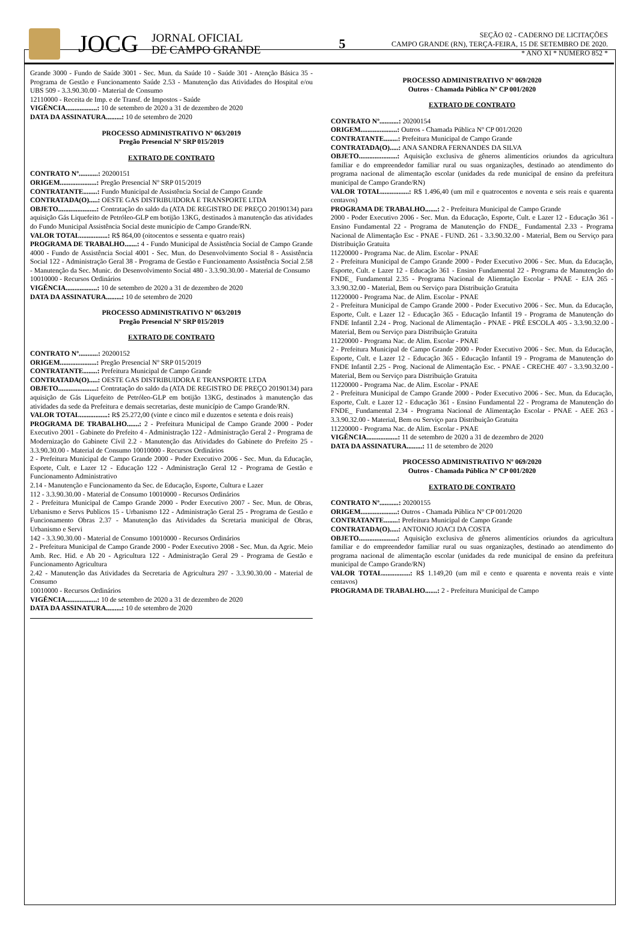JOCG
JORNAL OFICIAL
DE CAMPO GRANDE
5
SEÇÃO 02 - CADERNO DE LICITAÇÕES
CAMPO GRANDE (RN), TERÇA-FEIRA, 15 DE SETEMBRO DE 2020.
* ANO XI * NÚMERO 852 *
Grande 3000 - Fundo de Saúde 3001 - Sec. Mun. da Saúde 10 - Saúde 301 - Atenção Básica 35 - Programa de Gestão e Funcionamento Saúde 2.53 - Manutenção das Atividades do Hospital e/ou UBS 509 - 3.3.90.30.00 - Material de Consumo
12110000 - Receita de Imp. e de Transf. de Impostos - Saúde
VIGÊNCIA..................: 10 de setembro de 2020 a 31 de dezembro de 2020
DATA DA ASSINATURA.........: 10 de setembro de 2020
PROCESSO ADMINISTRATIVO Nº 063/2019
Pregão Presencial Nº SRP 015/2019
EXTRATO DE CONTRATO
CONTRATO Nº...........: 20200151
ORIGEM.....................: Pregão Presencial Nº SRP 015/2019
CONTRATANTE........: Fundo Municipal de Assistência Social de Campo Grande
CONTRATADA(O).....: OESTE GAS DISTRIBUIDORA E TRANSPORTE LTDA
OBJETO......................: Contratação do saldo da (ATA DE REGISTRO DE PREÇO 20190134) para aquisição Gás Liquefeito de Petróleo-GLP em botijão 13KG, destinados à manutenção das atividades do Fundo Municipal Assistência Social deste município de Campo Grande/RN.
VALOR TOTAL................: R$ 864,00 (oitocentos e sessenta e quatro reais)
PROGRAMA DE TRABALHO.......: 4 - Fundo Municipal de Assistência Social de Campo Grande 4000 - Fundo de Assistência Social 4001 - Sec. Mun. do Desenvolvimento Social 8 - Assistência Social 122 - Administração Geral 38 - Programa de Gestão e Funcionamento Assistência Social 2.58 - Manutenção da Sec. Munic. do Desenvolvimento Social 480 - 3.3.90.30.00 - Material de Consumo
10010000 - Recursos Ordinários
VIGÊNCIA..................: 10 de setembro de 2020 a 31 de dezembro de 2020
DATA DA ASSINATURA.........: 10 de setembro de 2020
PROCESSO ADMINISTRATIVO Nº 063/2019
Pregão Presencial Nº SRP 015/2019
EXTRATO DE CONTRATO
CONTRATO Nº...........: 20200152
ORIGEM.....................: Pregão Presencial Nº SRP 015/2019
CONTRATANTE........: Prefeitura Municipal de Campo Grande
CONTRATADA(O).....: OESTE GAS DISTRIBUIDORA E TRANSPORTE LTDA
OBJETO......................: Contratação do saldo da (ATA DE REGISTRO DE PREÇO 20190134) para aquisição de Gás Liquefeito de Petróleo-GLP em botijão 13KG, destinados à manutenção das atividades da sede da Prefeitura e demais secretarias, deste município de Campo Grande/RN.
VALOR TOTAL................: R$ 25.272,00 (vinte e cinco mil e duzentos e setenta e dois reais)
PROGRAMA DE TRABALHO.......: 2 - Prefeitura Municipal de Campo Grande 2000 - Poder Executivo 2001 - Gabinete do Prefeito 4 - Administração 122 - Administração Geral 2 - Programa de Modernização do Gabinete Cívil 2.2 - Manutenção das Atividades do Gabinete do Prefeito 25 - 3.3.90.30.00 - Material de Consumo 10010000 - Recursos Ordinários
2 - Prefeitura Municipal de Campo Grande 2000 - Poder Executivo 2006 - Sec. Mun. da Educação, Esporte, Cult. e Lazer 12 - Educação 122 - Administração Geral 12 - Programa de Gestão e Funcionamento Administrativo
2.14 - Manutenção e Funcionamento da Sec. de Educação, Esporte, Cultura e Lazer
112 - 3.3.90.30.00 - Material de Consumo 10010000 - Recursos Ordinários
2 - Prefeitura Municipal de Campo Grande 2000 - Poder Executivo 2007 - Sec. Mun. de Obras, Urbanismo e Servs Publicos 15 - Urbanismo 122 - Administração Geral 25 - Programa de Gestão e Funcionamento Obras 2.37 - Manutenção das Atividades da Scretaria municipal de Obras, Urbanismo e Servi
142 - 3.3.90.30.00 - Material de Consumo 10010000 - Recursos Ordinários
2 - Prefeitura Municipal de Campo Grande 2000 - Poder Executivo 2008 - Sec. Mun. da Agric. Meio Amb. Rec. Hid. e Ab 20 - Agricultura 122 - Administração Geral 29 - Programa de Gestão e Funcionamento Agricultura
2.42 - Manutenção das Atividades da Secretaria de Agricultura 297 - 3.3.90.30.00 - Material de Consumo
10010000 - Recursos Ordinários
VIGÊNCIA..................: 10 de setembro de 2020 a 31 de dezembro de 2020
DATA DA ASSINATURA.........: 10 de setembro de 2020
PROCESSO ADMINISTRATIVO Nº 069/2020
Outros - Chamada Pública Nº CP 001/2020
EXTRATO DE CONTRATO
CONTRATO Nº...........: 20200154
ORIGEM.....................: Outros - Chamada Pública Nº CP 001/2020
CONTRATANTE........: Prefeitura Municipal de Campo Grande
CONTRATADA(O).....: ANA SANDRA FERNANDES DA SILVA
OBJETO......................: Aquisição exclusiva de gêneros alimentícios oriundos da agricultura familiar e do empreendedor familiar rural ou suas organizações, destinado ao atendimento do programa nacional de alimentação escolar (unidades da rede municipal de ensino da prefeitura municipal de Campo Grande/RN)
VALOR TOTAL................: R$ 1.496,40 (um mil e quatrocentos e noventa e seis reais e quarenta centavos)
PROGRAMA DE TRABALHO.......: 2 - Prefeitura Municipal de Campo Grande
2000 - Poder Executivo 2006 - Sec. Mun. da Educação, Esporte, Cult. e Lazer 12 - Educação 361 - Ensino Fundamental 22 - Programa de Manutenção do FNDE_ Fundamental 2.33 - Programa Nacional de Alimentação Esc - PNAE - FUND. 261 - 3.3.90.32.00 - Material, Bem ou Serviço para Distribuição Gratuita
11220000 - Programa Nac. de Alim. Escolar - PNAE
2 - Prefeitura Municipal de Campo Grande 2000 - Poder Executivo 2006 - Sec. Mun. da Educação, Esporte, Cult. e Lazer 12 - Educação 361 - Ensino Fundamental 22 - Programa de Manutenção do FNDE_ Fundamental 2.35 - Programa Nacional de Aliemtação Escolar - PNAE - EJA 265 - 3.3.90.32.00 - Material, Bem ou Serviço para Distribuição Gratuita
11220000 - Programa Nac. de Alim. Escolar - PNAE
2 - Prefeitura Municipal de Campo Grande 2000 - Poder Executivo 2006 - Sec. Mun. da Educação, Esporte, Cult. e Lazer 12 - Educação 365 - Educação Infantil 19 - Programa de Manutenção do FNDE Infantil 2.24 - Prog. Nacional de Alimentação - PNAE - PRÉ ESCOLA 405 - 3.3.90.32.00 - Material, Bem ou Serviço para Distribuição Gratuita
11220000 - Programa Nac. de Alim. Escolar - PNAE
2 - Prefeitura Municipal de Campo Grande 2000 - Poder Executivo 2006 - Sec. Mun. da Educação, Esporte, Cult. e Lazer 12 - Educação 365 - Educação Infantil 19 - Programa de Manutenção do FNDE Infantil 2.25 - Prog. Nacional de Alimentação Esc. - PNAE - CRECHE 407 - 3.3.90.32.00 - Material, Bem ou Serviço para Distribuição Gratuita
11220000 - Programa Nac. de Alim. Escolar - PNAE
2 - Prefeitura Municipal de Campo Grande 2000 - Poder Executivo 2006 - Sec. Mun. da Educação, Esporte, Cult. e Lazer 12 - Educação 361 - Ensino Fundamental 22 - Programa de Manutenção do FNDE_ Fundamental 2.34 - Programa Nacional de Alimentação Escolar - PNAE - AEE 263 - 3.3.90.32.00 - Material, Bem ou Serviço para Distribuição Gratuita
11220000 - Programa Nac. de Alim. Escolar - PNAE
VIGÊNCIA..................: 11 de setembro de 2020 a 31 de dezembro de 2020
DATA DA ASSINATURA.........: 11 de setembro de 2020
PROCESSO ADMINISTRATIVO Nº 069/2020
Outros - Chamada Pública Nº CP 001/2020
EXTRATO DE CONTRATO
CONTRATO Nº...........: 20200155
ORIGEM.....................: Outros - Chamada Pública Nº CP 001/2020
CONTRATANTE........: Prefeitura Municipal de Campo Grande
CONTRATADA(O).....: ANTONIO JOACI DA COSTA
OBJETO......................: Aquisição exclusiva de gêneros alimentícios oriundos da agricultura familiar e do empreendedor familiar rural ou suas organizações, destinado ao atendimento do programa nacional de alimentação escolar (unidades da rede municipal de ensino da prefeitura municipal de Campo Grande/RN)
VALOR TOTAL................: R$ 1.149,20 (um mil e cento e quarenta e noventa reais e vinte centavos)
PROGRAMA DE TRABALHO.......: 2 - Prefeitura Municipal de Campo